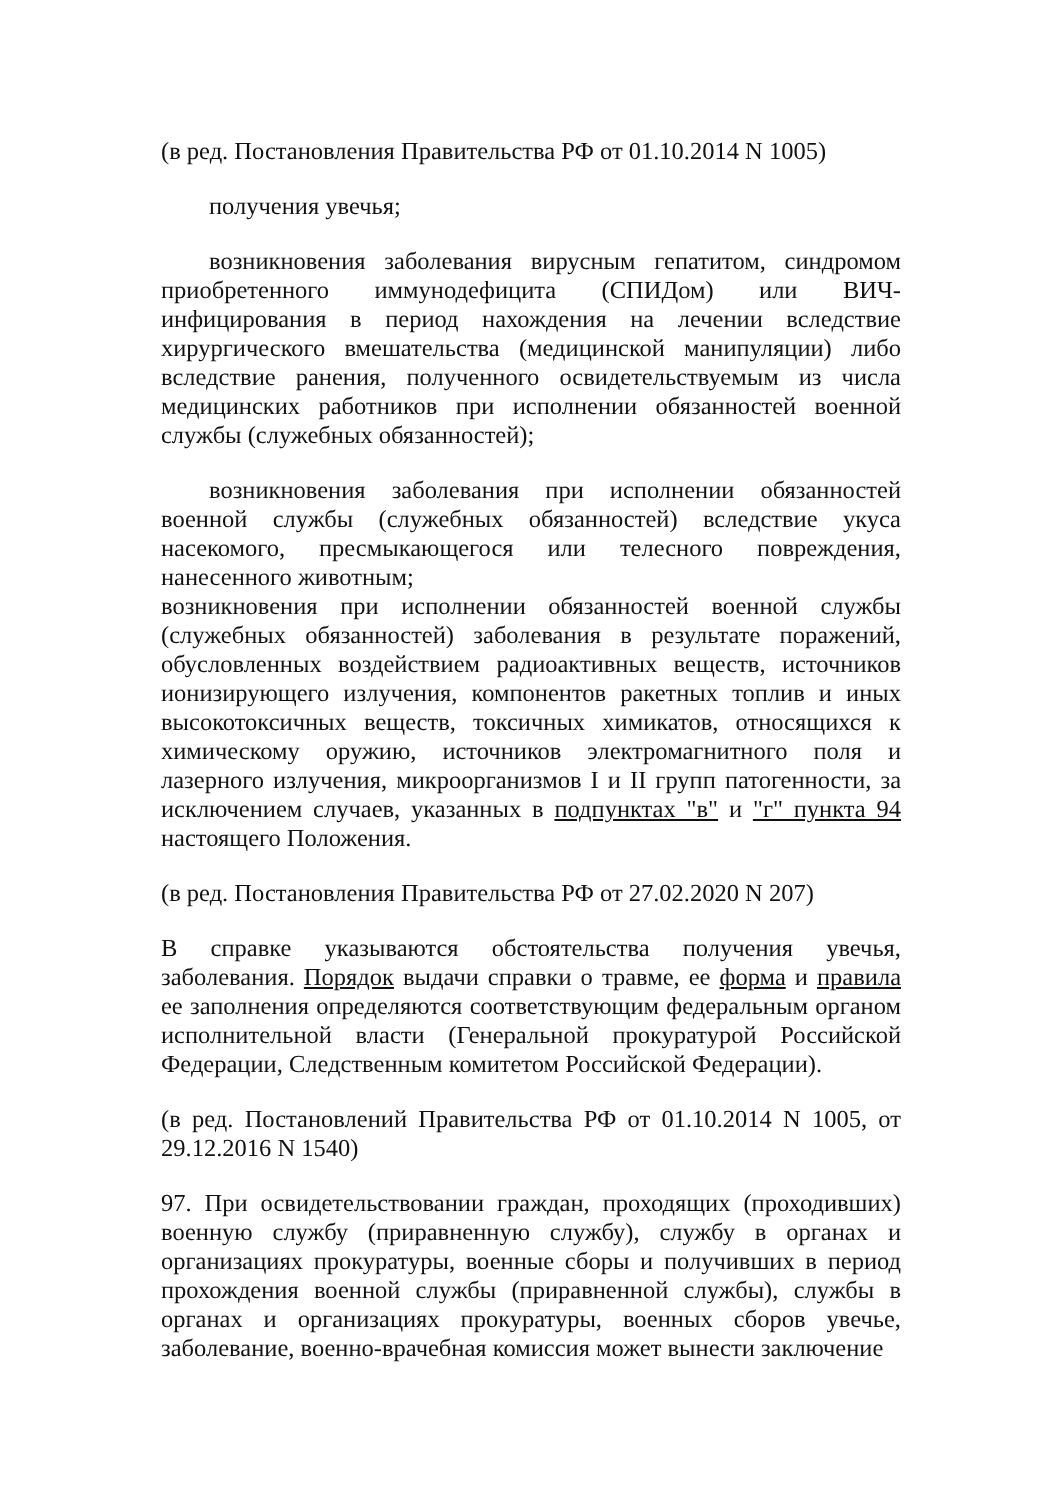(в ред. Постановления Правительства РФ от 01.10.2014 N 1005)
получения увечья;
возникновения заболевания вирусным гепатитом, синдромом приобретенного иммунодефицита (СПИДом) или ВИЧ-инфицирования в период нахождения на лечении вследствие хирургического вмешательства (медицинской манипуляции) либо вследствие ранения, полученного освидетельствуемым из числа медицинских работников при исполнении обязанностей военной службы (служебных обязанностей);
возникновения заболевания при исполнении обязанностей военной службы (служебных обязанностей) вследствие укуса насекомого, пресмыкающегося или телесного повреждения, нанесенного животным;
возникновения при исполнении обязанностей военной службы (служебных обязанностей) заболевания в результате поражений, обусловленных воздействием радиоактивных веществ, источников ионизирующего излучения, компонентов ракетных топлив и иных высокотоксичных веществ, токсичных химикатов, относящихся к химическому оружию, источников электромагнитного поля и лазерного излучения, микроорганизмов I и II групп патогенности, за исключением случаев, указанных в подпунктах "в" и "г" пункта 94 настоящего Положения.
(в ред. Постановления Правительства РФ от 27.02.2020 N 207)
В справке указываются обстоятельства получения увечья, заболевания. Порядок выдачи справки о травме, ее форма и правила ее заполнения определяются соответствующим федеральным органом исполнительной власти (Генеральной прокуратурой Российской Федерации, Следственным комитетом Российской Федерации).
(в ред. Постановлений Правительства РФ от 01.10.2014 N 1005, от 29.12.2016 N 1540)
97. При освидетельствовании граждан, проходящих (проходивших) военную службу (приравненную службу), службу в органах и организациях прокуратуры, военные сборы и получивших в период прохождения военной службы (приравненной службы), службы в органах и организациях прокуратуры, военных сборов увечье, заболевание, военно-врачебная комиссия может вынести заключение